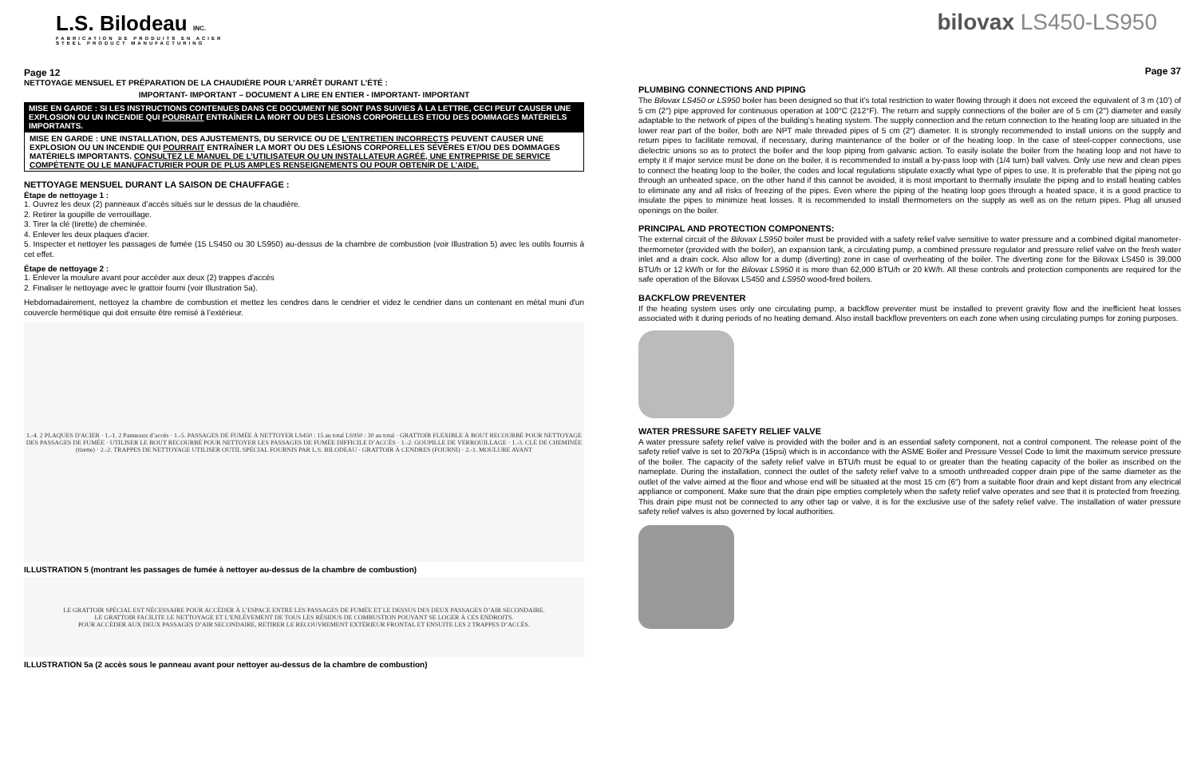L.S. Bilodeau INC.
FABRICATION DE PRODUITS EN ACIER
STEEL PRODUCT MANUFACTURING
Page 12
NETTOYAGE MENSUEL ET PRÉPARATION DE LA CHAUDIÈRE POUR L’ARRÊT DURANT L’ÉTÉ :
IMPORTANT- IMPORTANT – DOCUMENT A LIRE EN ENTIER - IMPORTANT- IMPORTANT
MISE EN GARDE : SI LES INSTRUCTIONS CONTENUES DANS CE DOCUMENT NE SONT PAS SUIVIES À LA LETTRE, CECI PEUT CAUSER UNE EXPLOSION OU UN INCENDIE QUI POURRAIT ENTRAÎNER LA MORT OU DES LÉSIONS CORPORELLES ET/OU DES DOMMAGES MATÉRIELS IMPORTANTS.
MISE EN GARDE : UNE INSTALLATION, DES AJUSTEMENTS, DU SERVICE OU DE L’ENTRETIEN INCORRECTS PEUVENT CAUSER UNE EXPLOSION OU UN INCENDIE QUI POURRAIT ENTRAÎNER LA MORT OU DES LÉSIONS CORPORELLES SÉVÈRES ET/OU DES DOMMAGES MATÉRIELS IMPORTANTS. CONSULTEZ LE MANUEL DE L’UTILISATEUR OU UN INSTALLATEUR AGRÉÉ, UNE ENTREPRISE DE SERVICE COMPÉTENTE OU LE MANUFACTURIER POUR DE PLUS AMPLES RENSEIGNEMENTS OU POUR OBTENIR DE L’AIDE.
NETTOYAGE MENSUEL DURANT LA SAISON DE CHAUFFAGE :
Étape de nettoyage 1 :
1. Ouvrez les deux (2) panneaux d’accès situés sur le dessus de la chaudière.
2. Retirer la goupille de verrouillage.
3. Tirer la clé (tirette) de cheminée.
4. Enlever les deux plaques d'acier.
5. Inspecter et nettoyer les passages de fumée (15 LS450 ou 30 LS950) au-dessus de la chambre de combustion (voir Illustration 5) avec les outils fournis à cet effet.
Étape de nettoyage 2 :
1. Enlever la moulure avant pour accéder aux deux (2) trappes d'accès
2. Finaliser le nettoyage avec le grattoir fourni (voir Illustration 5a).
Hebdomadairement, nettoyez la chambre de combustion et mettez les cendres dans le cendrier et videz le cendrier dans un contenant en métal muni d'un couvercle hermétique qui doit ensuite être remisé à l’extérieur.
1.-4. 2 PLAQUES D'ACIER · 1.-1. 2 Panneaux d’accès · 1.-5. PASSAGES DE FUMÉE À NETTOYER LS450 : 15 au total LS950 : 30 au total · GRATTOIR FLEXIBLE À BOUT RECOURBÉ POUR NETTOYAGE DES PASSAGES DE FUMÉE · UTILISER LE BOUT RECOURBÉ POUR NETTOYER LES PASSAGES DE FUMÉE DIFFICILE D’ACCÈS · 1.-2. GOUPILLE DE VERROUILLAGE · 1.-3. CLÉ DE CHEMINÉE (tirette) · 2.-2. TRAPPES DE NETTOYAGE UTILISER OUTIL SPÉCIAL FOURNIS PAR L.S. BILODEAU · GRATTOIR À CENDRES (FOURNI) · 2.-1. MOULURE AVANT
ILLUSTRATION 5 (montrant les passages de fumée à nettoyer au-dessus de la chambre de combustion)
LE GRATTOIR SPÉCIAL EST NÉCESSAIRE POUR ACCÉDER À L’ESPACE ENTRE LES PASSAGES DE FUMÉE ET LE DESSUS DES DEUX PASSAGES D’AIR SECONDAIRE.
LE GRATTOIR FACILITE LE NETTOYAGE ET L’ENLÈVEMENT DE TOUS LES RÉSIDUS DE COMBUSTION POUVANT SE LOGER À CES ENDROITS.
POUR ACCÉDER AUX DEUX PASSAGES D’AIR SECONDAIRE, RETIRER LE RECOUVREMENT EXTÉRIEUR FRONTAL ET ENSUITE LES 2 TRAPPES D’ACCÈS.
ILLUSTRATION 5a (2 accès sous le panneau avant pour nettoyer au-dessus de la chambre de combustion)
bilovax LS450-LS950
Page 37
PLUMBING CONNECTIONS AND PIPING
The Bilovax LS450 or LS950 boiler has been designed so that it’s total restriction to water flowing through it does not exceed the equivalent of 3 m (10’) of 5 cm (2″) pipe approved for continuous operation at 100°C (212°F). The return and supply connections of the boiler are of 5 cm (2″) diameter and easily adaptable to the network of pipes of the building’s heating system. The supply connection and the return connection to the heating loop are situated in the lower rear part of the boiler, both are NPT male threaded pipes of 5 cm (2″) diameter. It is strongly recommended to install unions on the supply and return pipes to facilitate removal, if necessary, during maintenance of the boiler or of the heating loop. In the case of steel-copper connections, use dielectric unions so as to protect the boiler and the loop piping from galvanic action. To easily isolate the boiler from the heating loop and not have to empty it if major service must be done on the boiler, it is recommended to install a by-pass loop with (1/4 turn) ball valves. Only use new and clean pipes to connect the heating loop to the boiler, the codes and local regulations stipulate exactly what type of pipes to use. It is preferable that the piping not go through an unheated space, on the other hand if this cannot be avoided, it is most important to thermally insulate the piping and to install heating cables to eliminate any and all risks of freezing of the pipes. Even where the piping of the heating loop goes through a heated space, it is a good practice to insulate the pipes to minimize heat losses. It is recommended to install thermometers on the supply as well as on the return pipes. Plug all unused openings on the boiler.
PRINCIPAL AND PROTECTION COMPONENTS:
The external circuit of the Bilovax LS950 boiler must be provided with a safety relief valve sensitive to water pressure and a combined digital manometer-thermometer (provided with the boiler), an expansion tank, a circulating pump, a combined pressure regulator and pressure relief valve on the fresh water inlet and a drain cock. Also allow for a dump (diverting) zone in case of overheating of the boiler. The diverting zone for the Bilovax LS450 is 39,000 BTU/h or 12 kW/h or for the Bilovax LS950 it is more than 62,000 BTU/h or 20 kW/h. All these controls and protection components are required for the safe operation of the Bilovax LS450 and LS950 wood-fired boilers.
BACKFLOW PREVENTER
If the heating system uses only one circulating pump, a backflow preventer must be installed to prevent gravity flow and the inefficient heat losses associated with it during periods of no heating demand. Also install backflow preventers on each zone when using circulating pumps for zoning purposes.
WATER PRESSURE SAFETY RELIEF VALVE
A water pressure safety relief valve is provided with the boiler and is an essential safety component, not a control component. The release point of the safety relief valve is set to 207kPa (15psi) which is in accordance with the ASME Boiler and Pressure Vessel Code to limit the maximum service pressure of the boiler. The capacity of the safety relief valve in BTU/h must be equal to or greater than the heating capacity of the boiler as inscribed on the nameplate. During the installation, connect the outlet of the safety relief valve to a smooth unthreaded copper drain pipe of the same diameter as the outlet of the valve aimed at the floor and whose end will be situated at the most 15 cm (6″) from a suitable floor drain and kept distant from any electrical appliance or component. Make sure that the drain pipe empties completely when the safety relief valve operates and see that it is protected from freezing. This drain pipe must not be connected to any other tap or valve, it is for the exclusive use of the safety relief valve. The installation of water pressure safety relief valves is also governed by local authorities.